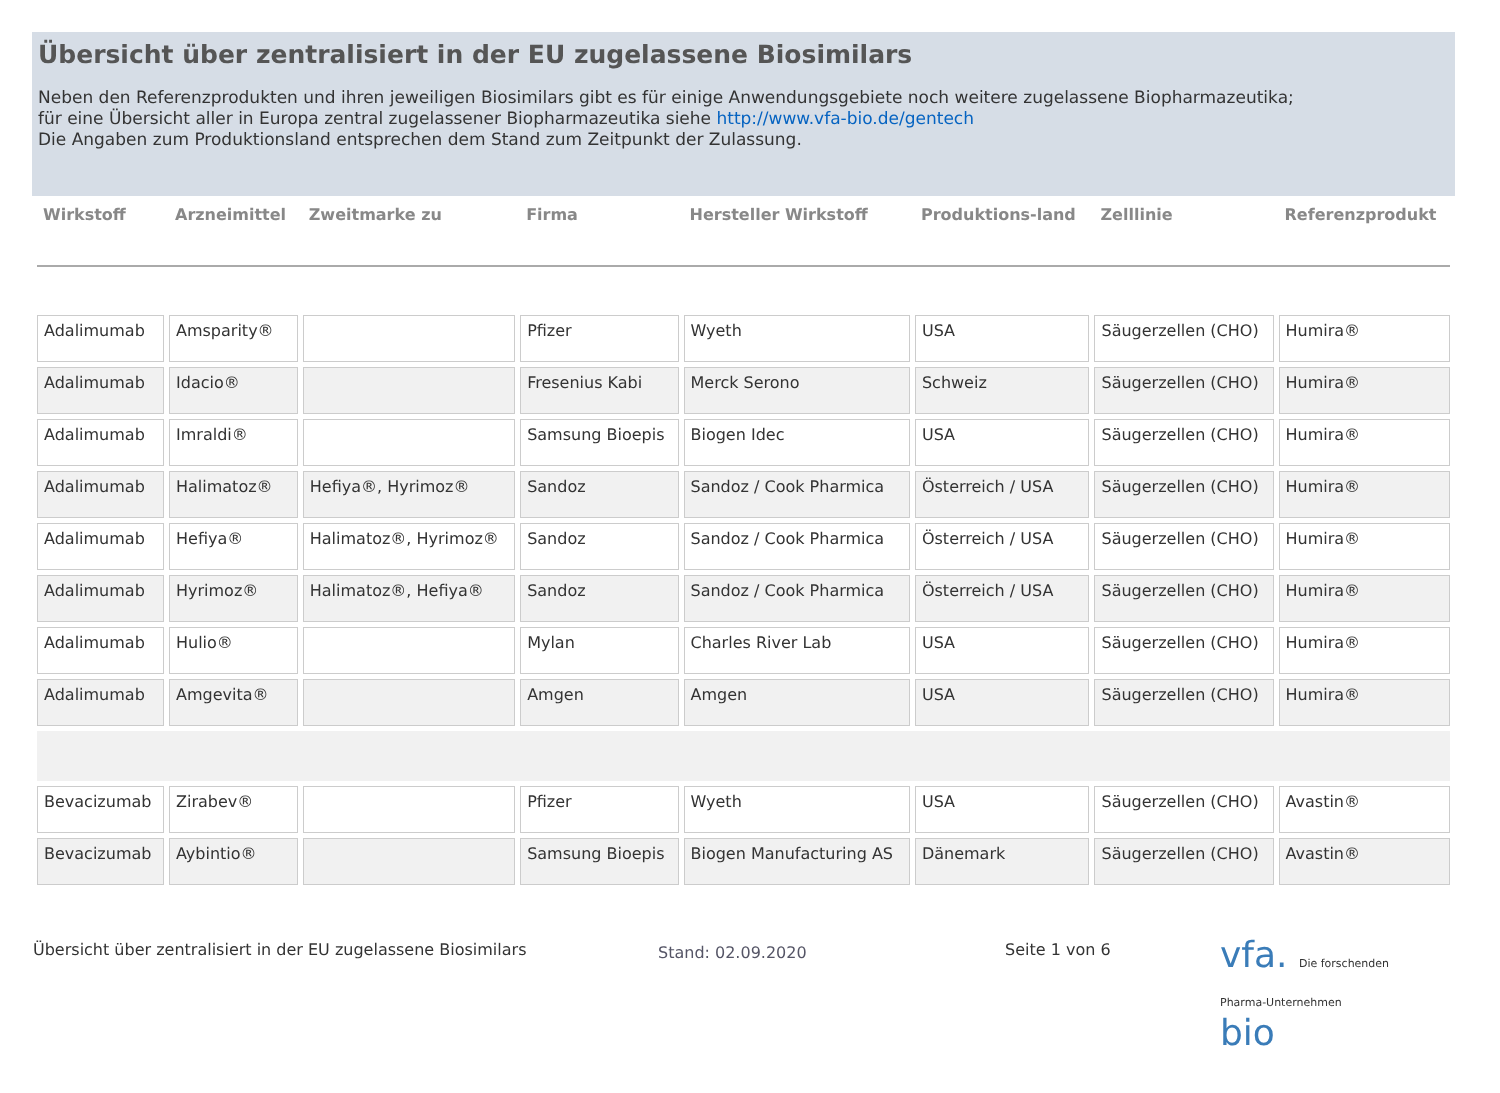Übersicht über zentralisiert in der EU zugelassene Biosimilars
Neben den Referenzprodukten und ihren jeweiligen Biosimilars gibt es für einige Anwendungsgebiete noch weitere zugelassene Biopharmazeutika;
für eine Übersicht aller in Europa zentral zugelassener Biopharmazeutika siehe http://www.vfa-bio.de/gentech
Die Angaben zum Produktionsland entsprechen dem Stand zum Zeitpunkt der Zulassung.
| Wirkstoff | Arzneimittel | Zweitmarke zu | Firma | Hersteller Wirkstoff | Produktions-land | Zelllinie | Referenzprodukt |
| --- | --- | --- | --- | --- | --- | --- | --- |
| Adalimumab | Amsparity® | | Pfizer | Wyeth | USA | Säugerzellen (CHO) | Humira® |
| Adalimumab | Idacio® | | Fresenius Kabi | Merck Serono | Schweiz | Säugerzellen (CHO) | Humira® |
| Adalimumab | Imraldi® | | Samsung Bioepis | Biogen Idec | USA | Säugerzellen (CHO) | Humira® |
| Adalimumab | Halimatoz® | Hefiya®, Hyrimoz® | Sandoz | Sandoz / Cook Pharmica | Österreich / USA | Säugerzellen (CHO) | Humira® |
| Adalimumab | Hefiya® | Halimatoz®, Hyrimoz® | Sandoz | Sandoz / Cook Pharmica | Österreich / USA | Säugerzellen (CHO) | Humira® |
| Adalimumab | Hyrimoz® | Halimatoz®, Hefiya® | Sandoz | Sandoz / Cook Pharmica | Österreich / USA | Säugerzellen (CHO) | Humira® |
| Adalimumab | Hulio® | | Mylan | Charles River Lab | USA | Säugerzellen (CHO) | Humira® |
| Adalimumab | Amgevita® | | Amgen | Amgen | USA | Säugerzellen (CHO) | Humira® |
| Bevacizumab | Zirabev® | | Pfizer | Wyeth | USA | Säugerzellen (CHO) | Avastin® |
| Bevacizumab | Aybintio® | | Samsung Bioepis | Biogen Manufacturing AS | Dänemark | Säugerzellen (CHO) | Avastin® |
Übersicht über zentralisiert in der EU zugelassene Biosimilars
Stand: 02.09.2020
Seite 1 von 6
vfa. Die forschenden
Pharma-Unternehmen
bio